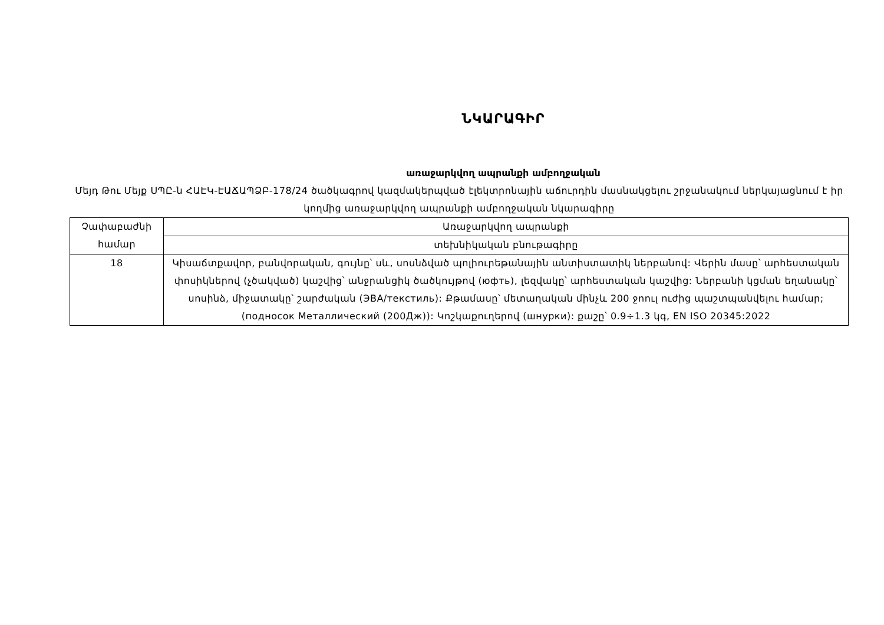ՆԿԱՐԱԳԻՐ
առաջարկվող ապրանքի ամբողջական
Մեյդ Թու Մեյք ՍՊԸ-ն ՀԱԷԿ-ԷԱՃԱՊՁԲ-178/24 ծածկագրով կազմակերպված էլեկտրոնային աճուրդին մասնակցելու շրջանակում ներկայացնում է իր կողմից առաջարկվող ապրանքի ամբողջական նկարագիրը
| Չափաբաժնի համար | Առաջարկվող ապրանքի |
| | տեխնիկական բնութագիրը |
| 18 | Կիսաճտքավոր, բանվորական, գույնը՝ սև, սոսնձված պոլիուրեթանային անտիստատիկ ներբանով: Վերին մասը՝ արհեստական փոսիկներով (չծակված) կաշվից՝ անջրանցիկ ծածկույթով (юфть), լեզվակը՝ արհեստական կաշվից: Ներբանի կցման եղանակը՝ սոսինձ, միջատակը՝ շարժական (ЭВА/текстиль): Քթամասը՝ մետաղական մինչև 200 ջոուլ ուժից պաշտպանվելու համար; (подносок Металлический (200Дж)): Կոշկաքուղերով (шнурки): քաշը՝ 0.9÷1.3 կգ, EN ISO 20345:2022 |